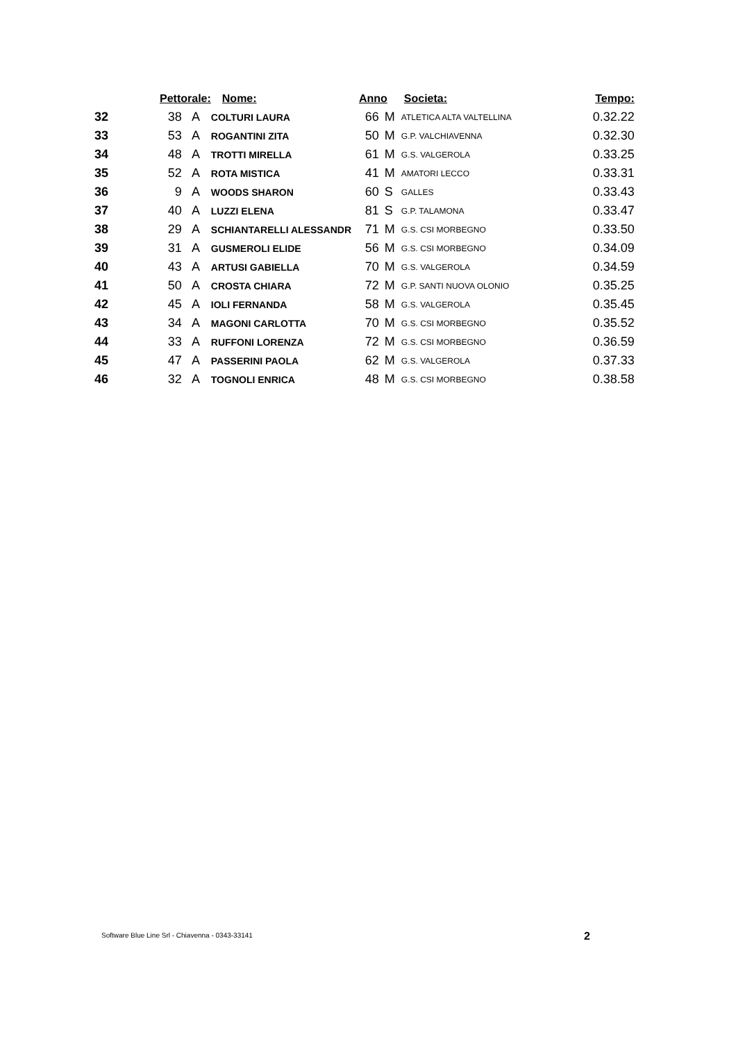| | Pettorale: | | Nome: | Anno | | Societa: | Tempo: |
| --- | --- | --- | --- | --- | --- | --- | --- |
| 32 | 38 | A | COLTURI LAURA | 66 | M | ATLETICA ALTA VALTELLINA | 0.32.22 |
| 33 | 53 | A | ROGANTINI ZITA | 50 | M | G.P. VALCHIAVENNA | 0.32.30 |
| 34 | 48 | A | TROTTI MIRELLA | 61 | M | G.S. VALGEROLA | 0.33.25 |
| 35 | 52 | A | ROTA MISTICA | 41 | M | AMATORI LECCO | 0.33.31 |
| 36 | 9 | A | WOODS SHARON | 60 | S | GALLES | 0.33.43 |
| 37 | 40 | A | LUZZI ELENA | 81 | S | G.P. TALAMONA | 0.33.47 |
| 38 | 29 | A | SCHIANTARELLI ALESSANDR | 71 | M | G.S. CSI MORBEGNO | 0.33.50 |
| 39 | 31 | A | GUSMEROLI ELIDE | 56 | M | G.S. CSI MORBEGNO | 0.34.09 |
| 40 | 43 | A | ARTUSI GABIELLA | 70 | M | G.S. VALGEROLA | 0.34.59 |
| 41 | 50 | A | CROSTA CHIARA | 72 | M | G.P. SANTI NUOVA OLONIO | 0.35.25 |
| 42 | 45 | A | IOLI FERNANDA | 58 | M | G.S. VALGEROLA | 0.35.45 |
| 43 | 34 | A | MAGONI CARLOTTA | 70 | M | G.S. CSI MORBEGNO | 0.35.52 |
| 44 | 33 | A | RUFFONI LORENZA | 72 | M | G.S. CSI MORBEGNO | 0.36.59 |
| 45 | 47 | A | PASSERINI PAOLA | 62 | M | G.S. VALGEROLA | 0.37.33 |
| 46 | 32 | A | TOGNOLI ENRICA | 48 | M | G.S. CSI MORBEGNO | 0.38.58 |
Software Blue Line Srl - Chiavenna - 0343-33141
2